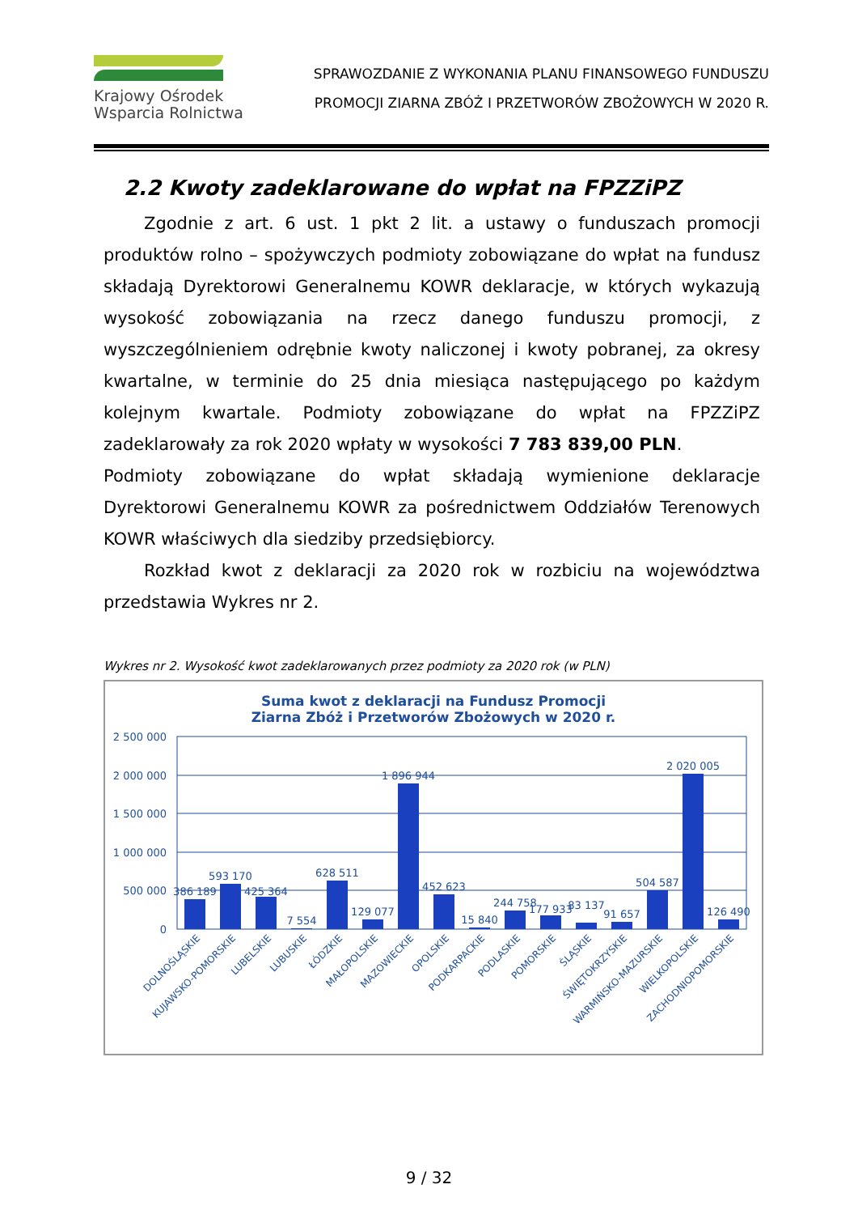Krajowy Ośrodek
Wsparcia Rolnictwa
SPRAWOZDANIE Z WYKONANIA PLANU FINANSOWEGO FUNDUSZU
PROMOCJI ZIARNA ZBÓŻ I PRZETWORÓW ZBOŻOWYCH W 2020 R.
2.2 Kwoty zadeklarowane do wpłat na FPZZiPZ
Zgodnie z art. 6 ust. 1 pkt 2 lit. a ustawy o funduszach promocji produktów rolno – spożywczych podmioty zobowiązane do wpłat na fundusz składają Dyrektorowi Generalnemu KOWR deklaracje, w których wykazują wysokość zobowiązania na rzecz danego funduszu promocji, z wyszczególnieniem odrębnie kwoty naliczonej i kwoty pobranej, za okresy kwartalne, w terminie do 25 dnia miesiąca następującego po każdym kolejnym kwartale. Podmioty zobowiązane do wpłat na FPZZiPZ zadeklarowały za rok 2020 wpłaty w wysokości 7 783 839,00 PLN.
Podmioty zobowiązane do wpłat składają wymienione deklaracje Dyrektorowi Generalnemu KOWR za pośrednictwem Oddziałów Terenowych KOWR właściwych dla siedziby przedsiębiorcy.
Rozkład kwot z deklaracji za 2020 rok w rozbiciu na województwa przedstawia Wykres nr 2.
Wykres nr 2. Wysokość kwot zadeklarowanych przez podmioty za 2020 rok (w PLN)
Suma kwot z deklaracji na Fundusz Promocji
Ziarna Zbóż i Przetworów Zbożowych w 2020 r.
2 500 000
2 000 000
1 500 000
1 000 000
500 000
0
386 189
593 170
425 364
7 554
628 511
129 077
1 896 944
452 623
15 840
244 758
177 933
83 137
91 657
504 587
2 020 005
126 490
DOLNOŚLĄSKIE
KUJAWSKO-POMORSKIE
LUBELSKIE
LUBUSKIE
ŁÓDZKIE
MAŁOPOLSKIE
MAZOWIECKIE
OPOLSKIE
PODKARPACKIE
PODLASKIE
POMORSKIE
ŚLĄSKIE
ŚWIĘTOKRZYSKIE
WARMIŃSKO-MAZURSKIE
WIELKOPOLSKIE
ZACHODNIOPOMORSKIE
9 / 32